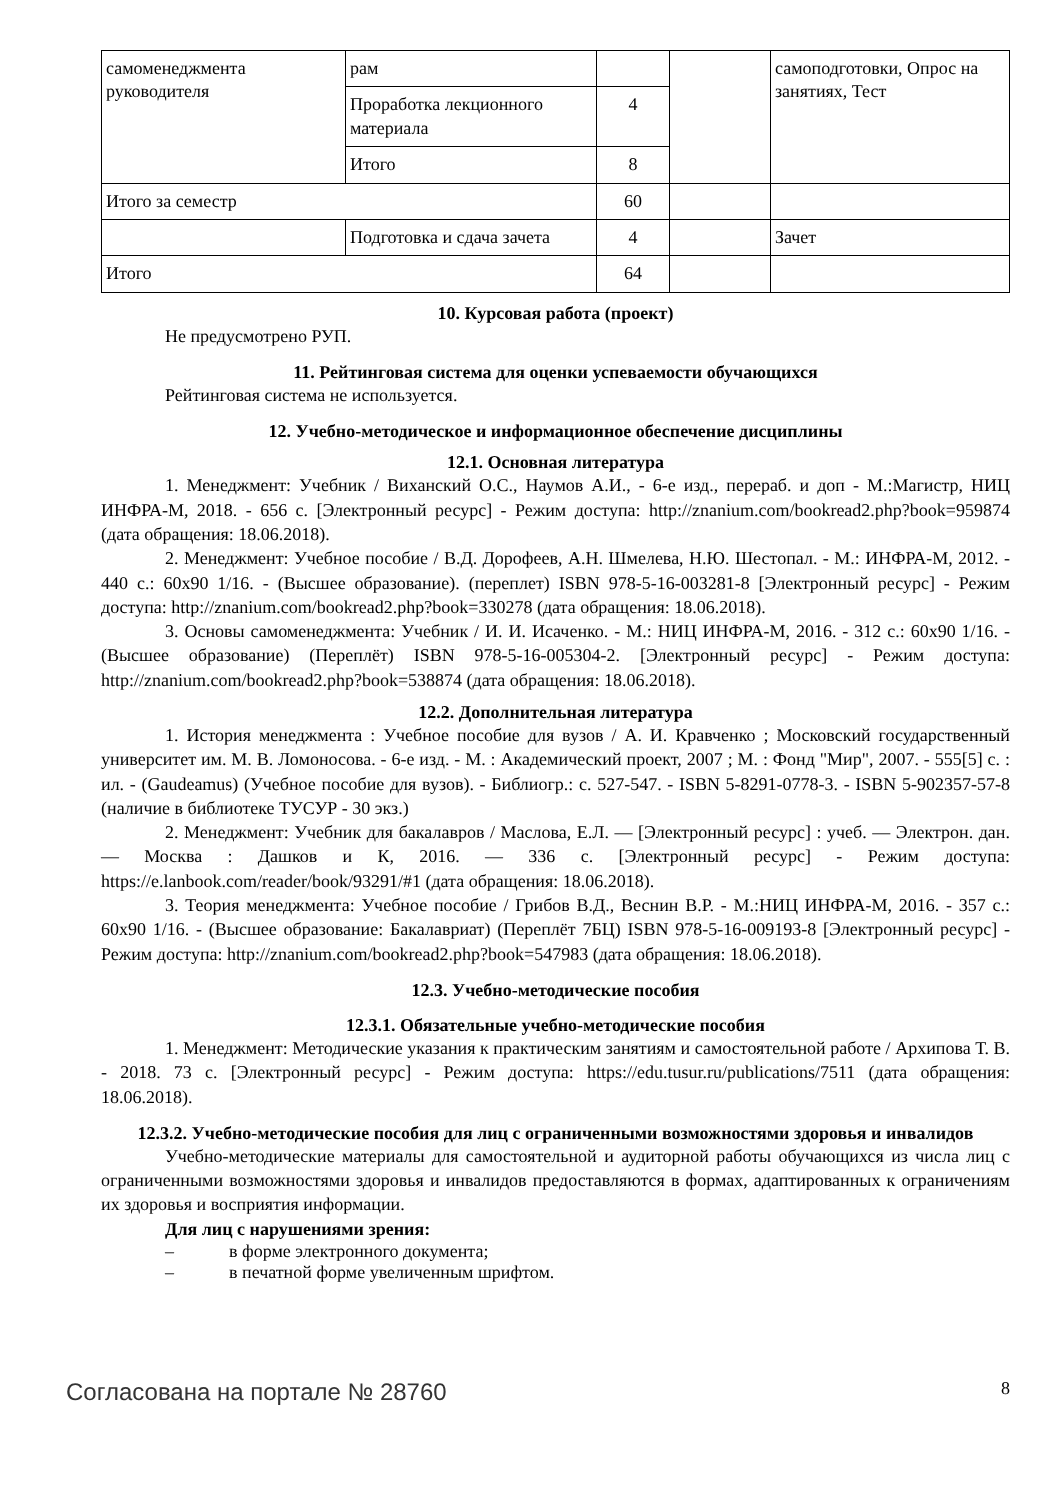| самоменеджмента руководителя | рам | | | самоподготовки, Опрос на занятиях, Тест |
| | Проработка лекционного материала | 4 | | |
| | Итого | 8 | | |
| Итого за семестр | | 60 | | |
| | Подготовка и сдача зачета | 4 | | Зачет |
| Итого | | 64 | | |
10. Курсовая работа (проект)
Не предусмотрено РУП.
11. Рейтинговая система для оценки успеваемости обучающихся
Рейтинговая система не используется.
12. Учебно-методическое и информационное обеспечение дисциплины
12.1. Основная литература
1. Менеджмент: Учебник / Виханский О.С., Наумов А.И., - 6-е изд., перераб. и доп - М.:Магистр, НИЦ ИНФРА-М, 2018. - 656 с. [Электронный ресурс] - Режим доступа: http://znanium.com/bookread2.php?book=959874 (дата обращения: 18.06.2018).
2. Менеджмент: Учебное пособие / В.Д. Дорофеев, А.Н. Шмелева, Н.Ю. Шестопал. - М.: ИНФРА-М, 2012. - 440 с.: 60x90 1/16. - (Высшее образование). (переплет) ISBN 978-5-16-003281-8 [Электронный ресурс] - Режим доступа: http://znanium.com/bookread2.php?book=330278 (дата обращения: 18.06.2018).
3. Основы самоменеджмента: Учебник / И. И. Исаченко. - М.: НИЦ ИНФРА-М, 2016. - 312 с.: 60x90 1/16. - (Высшее образование) (Переплёт) ISBN 978-5-16-005304-2. [Электронный ресурс] - Режим доступа: http://znanium.com/bookread2.php?book=538874 (дата обращения: 18.06.2018).
12.2. Дополнительная литература
1. История менеджмента : Учебное пособие для вузов / А. И. Кравченко ; Московский государственный университет им. М. В. Ломоносова. - 6-е изд. - М. : Академический проект, 2007 ; М. : Фонд "Мир", 2007. - 555[5] с. : ил. - (Gaudeamus) (Учебное пособие для вузов). - Библиогр.: с. 527-547. - ISBN 5-8291-0778-3. - ISBN 5-902357-57-8 (наличие в библиотеке ТУСУР - 30 экз.)
2. Менеджмент: Учебник для бакалавров / Маслова, Е.Л. — [Электронный ресурс] : учеб. — Электрон. дан. — Москва : Дашков и К, 2016. — 336 с. [Электронный ресурс] - Режим доступа: https://e.lanbook.com/reader/book/93291/#1 (дата обращения: 18.06.2018).
3. Теория менеджмента: Учебное пособие / Грибов В.Д., Веснин В.Р. - М.:НИЦ ИНФРА-М, 2016. - 357 с.: 60x90 1/16. - (Высшее образование: Бакалавриат) (Переплёт 7БЦ) ISBN 978-5-16-009193-8 [Электронный ресурс] - Режим доступа: http://znanium.com/bookread2.php?book=547983 (дата обращения: 18.06.2018).
12.3. Учебно-методические пособия
12.3.1. Обязательные учебно-методические пособия
1. Менеджмент: Методические указания к практическим занятиям и самостоятельной работе / Архипова Т. В. - 2018. 73 с. [Электронный ресурс] - Режим доступа: https://edu.tusur.ru/publications/7511 (дата обращения: 18.06.2018).
12.3.2. Учебно-методические пособия для лиц с ограниченными возможностями здоровья и инвалидов
Учебно-методические материалы для самостоятельной и аудиторной работы обучающихся из числа лиц с ограниченными возможностями здоровья и инвалидов предоставляются в формах, адаптированных к ограничениям их здоровья и восприятия информации.
Для лиц с нарушениями зрения:
– в форме электронного документа;
– в печатной форме увеличенным шрифтом.
Согласована на портале № 28760 8